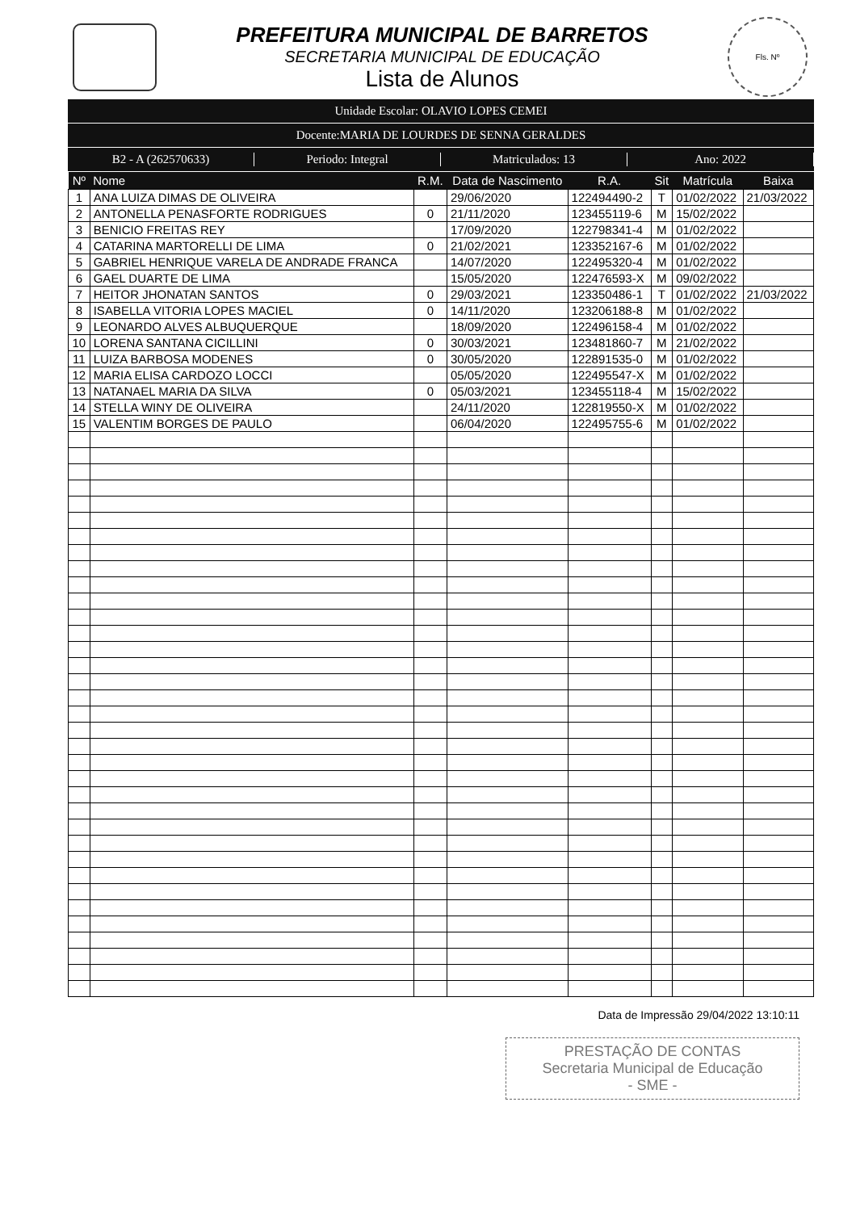PREFEITURA MUNICIPAL DE BARRETOS
SECRETARIA MUNICIPAL DE EDUCAÇÃO
Lista de Alunos
Fls. Nº
Unidade Escolar: OLAVIO LOPES CEMEI
Docente:MARIA DE LOURDES DE SENNA GERALDES
B2 - A (262570633) Periodo: Integral Matriculados: 13 Ano: 2022
| Nº | Nome | R.M. | Data de Nascimento | R.A. | Sit | Matrícula | Baixa |
| --- | --- | --- | --- | --- | --- | --- | --- |
| 1 | ANA LUIZA DIMAS DE OLIVEIRA | | 29/06/2020 | 122494490-2 | T | 01/02/2022 | 21/03/2022 |
| 2 | ANTONELLA PENASFORTE RODRIGUES | 0 | 21/11/2020 | 123455119-6 | M | 15/02/2022 | |
| 3 | BENICIO FREITAS REY | | 17/09/2020 | 122798341-4 | M | 01/02/2022 | |
| 4 | CATARINA MARTORELLI DE LIMA | 0 | 21/02/2021 | 123352167-6 | M | 01/02/2022 | |
| 5 | GABRIEL HENRIQUE VARELA DE ANDRADE FRANCA | | 14/07/2020 | 122495320-4 | M | 01/02/2022 | |
| 6 | GAEL DUARTE DE LIMA | | 15/05/2020 | 122476593-X | M | 09/02/2022 | |
| 7 | HEITOR JHONATAN SANTOS | 0 | 29/03/2021 | 123350486-1 | T | 01/02/2022 | 21/03/2022 |
| 8 | ISABELLA VITORIA LOPES MACIEL | 0 | 14/11/2020 | 123206188-8 | M | 01/02/2022 | |
| 9 | LEONARDO ALVES ALBUQUERQUE | | 18/09/2020 | 122496158-4 | M | 01/02/2022 | |
| 10 | LORENA SANTANA CICILLINI | 0 | 30/03/2021 | 123481860-7 | M | 21/02/2022 | |
| 11 | LUIZA BARBOSA MODENES | 0 | 30/05/2020 | 122891535-0 | M | 01/02/2022 | |
| 12 | MARIA ELISA CARDOZO LOCCI | | 05/05/2020 | 122495547-X | M | 01/02/2022 | |
| 13 | NATANAEL MARIA DA SILVA | 0 | 05/03/2021 | 123455118-4 | M | 15/02/2022 | |
| 14 | STELLA WINY DE OLIVEIRA | | 24/11/2020 | 122819550-X | M | 01/02/2022 | |
| 15 | VALENTIM BORGES DE PAULO | | 06/04/2020 | 122495755-6 | M | 01/02/2022 | |
Data de Impressão 29/04/2022 13:10:11
PRESTAÇÃO DE CONTAS
Secretaria Municipal de Educação
- SME -